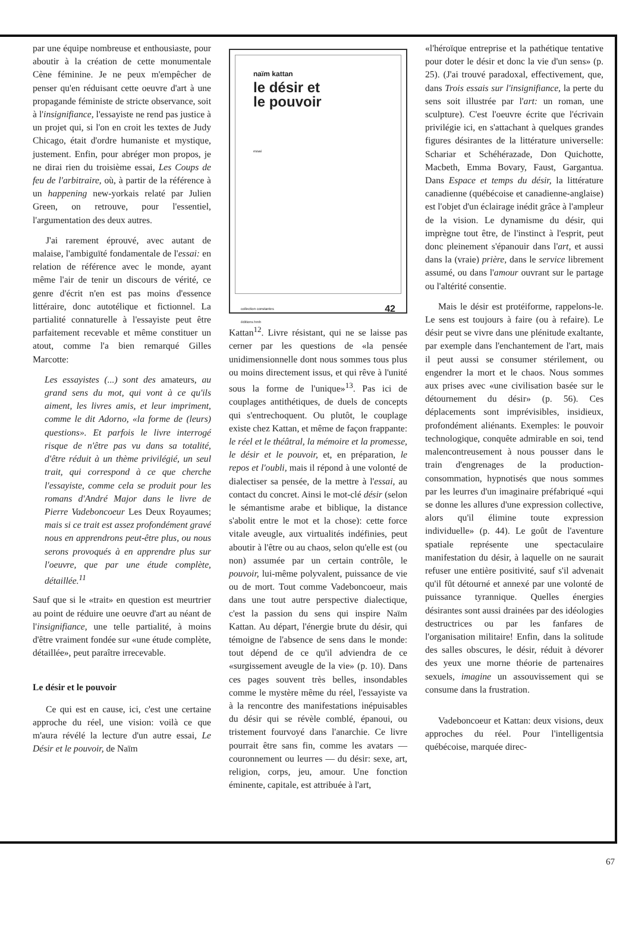par une équipe nombreuse et enthousiaste, pour aboutir à la création de cette monumentale Cène féminine. Je ne peux m'empêcher de penser qu'en réduisant cette oeuvre d'art à une propagande féministe de stricte observance, soit à l'insignifiance, l'essayiste ne rend pas justice à un projet qui, si l'on en croit les textes de Judy Chicago, était d'ordre humaniste et mystique, justement. Enfin, pour abréger mon propos, je ne dirai rien du troisième essai, Les Coups de feu de l'arbitraire, où, à partir de la référence à un happening new-yorkais relaté par Julien Green, on retrouve, pour l'essentiel, l'argumentation des deux autres.
J'ai rarement éprouvé, avec autant de malaise, l'ambiguïté fondamentale de l'essai: en relation de référence avec le monde, ayant même l'air de tenir un discours de vérité, ce genre d'écrit n'en est pas moins d'essence littéraire, donc autotélique et fictionnel. La partialité connaturelle à l'essayiste peut être parfaitement recevable et même constituer un atout, comme l'a bien remarqué Gilles Marcotte:
Les essayistes (...) sont des amateurs, au grand sens du mot, qui vont à ce qu'ils aiment, les livres amis, et leur impriment, comme le dit Adorno, «la forme de (leurs) questions». Et parfois le livre interrogé risque de n'être pas vu dans sa totalité, d'être réduit à un thème privilégié, un seul trait, qui correspond à ce que cherche l'essayiste, comme cela se produit pour les romans d'André Major dans le livre de Pierre Vadeboncoeur Les Deux Royaumes; mais si ce trait est assez profondément gravé nous en apprendrons peut-être plus, ou nous serons provoqués à en apprendre plus sur l'oeuvre, que par une étude complète, détaillée.<sup>11</sup>
Sauf que si le «trait» en question est meurtrier au point de réduire une oeuvre d'art au néant de l'insignifiance, une telle partialité, à moins d'être vraiment fondée sur «une étude complète, détaillée», peut paraître irrecevable.
Le désir et le pouvoir
Ce qui est en cause, ici, c'est une certaine approche du réel, une vision: voilà ce que m'aura révélé la lecture d'un autre essai, Le Désir et le pouvoir, de Naïm
naïm kattan
le désir et
le pouvoir
essai
collection constantes
éditions hmh 42
Kattan<sup>12</sup>. Livre résistant, qui ne se laisse pas cerner par les questions de «la pensée unidimensionnelle dont nous sommes tous plus ou moins directement issus, et qui rêve à l'unité sous la forme de l'unique»<sup>13</sup>. Pas ici de couplages antithétiques, de duels de concepts qui s'entrechoquent. Ou plutôt, le couplage existe chez Kattan, et même de façon frappante: le réel et le théâtral, la mémoire et la promesse, le désir et le pouvoir, et, en préparation, le repos et l'oubli, mais il répond à une volonté de dialectiser sa pensée, de la mettre à l'essai, au contact du concret. Ainsi le mot-clé désir (selon le sémantisme arabe et biblique, la distance s'abolit entre le mot et la chose): cette force vitale aveugle, aux virtualités indéfinies, peut aboutir à l'être ou au chaos, selon qu'elle est (ou non) assumée par un certain contrôle, le pouvoir, lui-même polyvalent, puissance de vie ou de mort. Tout comme Vadeboncoeur, mais dans une tout autre perspective dialectique, c'est la passion du sens qui inspire Naïm Kattan. Au départ, l'énergie brute du désir, qui témoigne de l'absence de sens dans le monde: tout dépend de ce qu'il adviendra de ce «surgissement aveugle de la vie» (p. 10). Dans ces pages souvent très belles, insondables comme le mystère même du réel, l'essayiste va à la rencontre des manifestations inépuisables du désir qui se révèle comblé, épanoui, ou tristement fourvoyé dans l'anarchie. Ce livre pourrait être sans fin, comme les avatars — couronnement ou leurres — du désir: sexe, art, religion, corps, jeu, amour. Une fonction éminente, capitale, est attribuée à l'art,
«l'héroïque entreprise et la pathétique tentative pour doter le désir et donc la vie d'un sens» (p. 25). (J'ai trouvé paradoxal, effectivement, que, dans Trois essais sur l'insignifiance, la perte du sens soit illustrée par l'art: un roman, une sculpture). C'est l'oeuvre écrite que l'écrivain privilégie ici, en s'attachant à quelques grandes figures désirantes de la littérature universelle: Schariar et Schéhérazade, Don Quichotte, Macbeth, Emma Bovary, Faust, Gargantua. Dans Espace et temps du désir, la littérature canadienne (québécoise et canadienne-anglaise) est l'objet d'un éclairage inédit grâce à l'ampleur de la vision. Le dynamisme du désir, qui imprègne tout être, de l'instinct à l'esprit, peut donc pleinement s'épanouir dans l'art, et aussi dans la (vraie) prière, dans le service librement assumé, ou dans l'amour ouvrant sur le partage ou l'altérité consentie.
Mais le désir est protéiforme, rappelons-le. Le sens est toujours à faire (ou à refaire). Le désir peut se vivre dans une plénitude exaltante, par exemple dans l'enchantement de l'art, mais il peut aussi se consumer stérilement, ou engendrer la mort et le chaos. Nous sommes aux prises avec «une civilisation basée sur le détournement du désir» (p. 56). Ces déplacements sont imprévisibles, insidieux, profondément aliénants. Exemples: le pouvoir technologique, conquête admirable en soi, tend malencontreusement à nous pousser dans le train d'engrenages de la production-consommation, hypnotisés que nous sommes par les leurres d'un imaginaire préfabriqué «qui se donne les allures d'une expression collective, alors qu'il élimine toute expression individuelle» (p. 44). Le goût de l'aventure spatiale représente une spectaculaire manifestation du désir, à laquelle on ne saurait refuser une entière positivité, sauf s'il advenait qu'il fût détourné et annexé par une volonté de puissance tyrannique. Quelles énergies désirantes sont aussi drainées par des idéologies destructrices ou par les fanfares de l'organisation militaire! Enfin, dans la solitude des salles obscures, le désir, réduit à dévorer des yeux une morne théorie de partenaires sexuels, imagine un assouvissement qui se consume dans la frustration.
Vadeboncoeur et Kattan: deux visions, deux approches du réel. Pour l'intelligentsia québécoise, marquée direc-
67